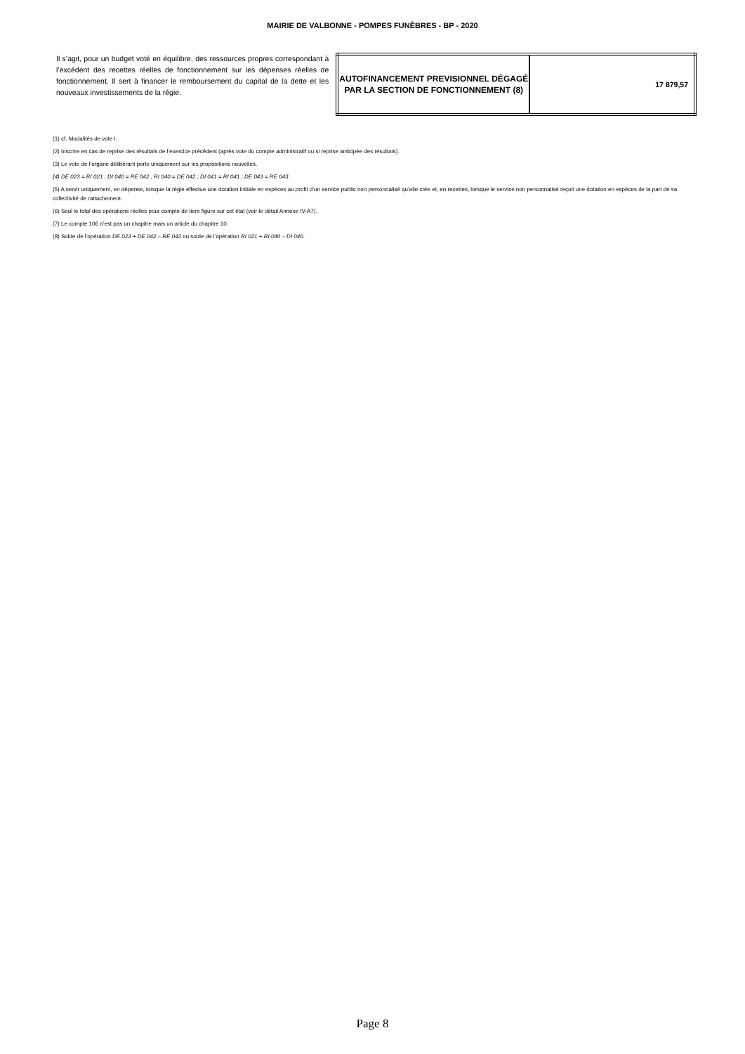MAIRIE DE VALBONNE - POMPES FUNÈBRES - BP - 2020
Il s’agit, pour un budget voté en équilibre, des ressources propres correspondant à l’excédent des recettes réelles de fonctionnement sur les dépenses réelles de fonctionnement. Il sert à financer le remboursement du capital de la dette et les nouveaux investissements de la régie.
| AUTOFINANCEMENT PREVISIONNEL DÉGAGÉ PAR LA SECTION DE FONCTIONNEMENT (8) | 17 879,57 |
(1) cf. Modalités de vote I.
(2) Inscrire en cas de reprise des résultats de l’exercice précédent (après vote du compte administratif ou si reprise anticipée des résultats).
(3) Le vote de l’organe délibérant porte uniquement sur les propositions nouvelles.
(4) DE 023 = RI 021 ; DI 040 = RE 042 ; RI 040 = DE 042 ; DI 041 = RI 041 ; DE 043 = RE 043.
(5) A servir uniquement, en dépense, lorsque la régie effectue une dotation initiale en espèces au profit d’un service public non personnalisé qu’elle crée et, en recettes, lorsque le service non personnalisé reçoit une dotation en espèces de la part de sa collectivité de rattachement.
(6) Seul le total des opérations réelles pour compte de tiers figure sur cet état (voir le détail Annexe IV-A7).
(7) Le compte 106 n’est pas un chapitre mais un article du chapitre 10.
(8) Solde de l’opération DE 023 + DE 042 – RE 042 ou solde de l’opération RI 021 + RI 040 – DI 040.
Page 8